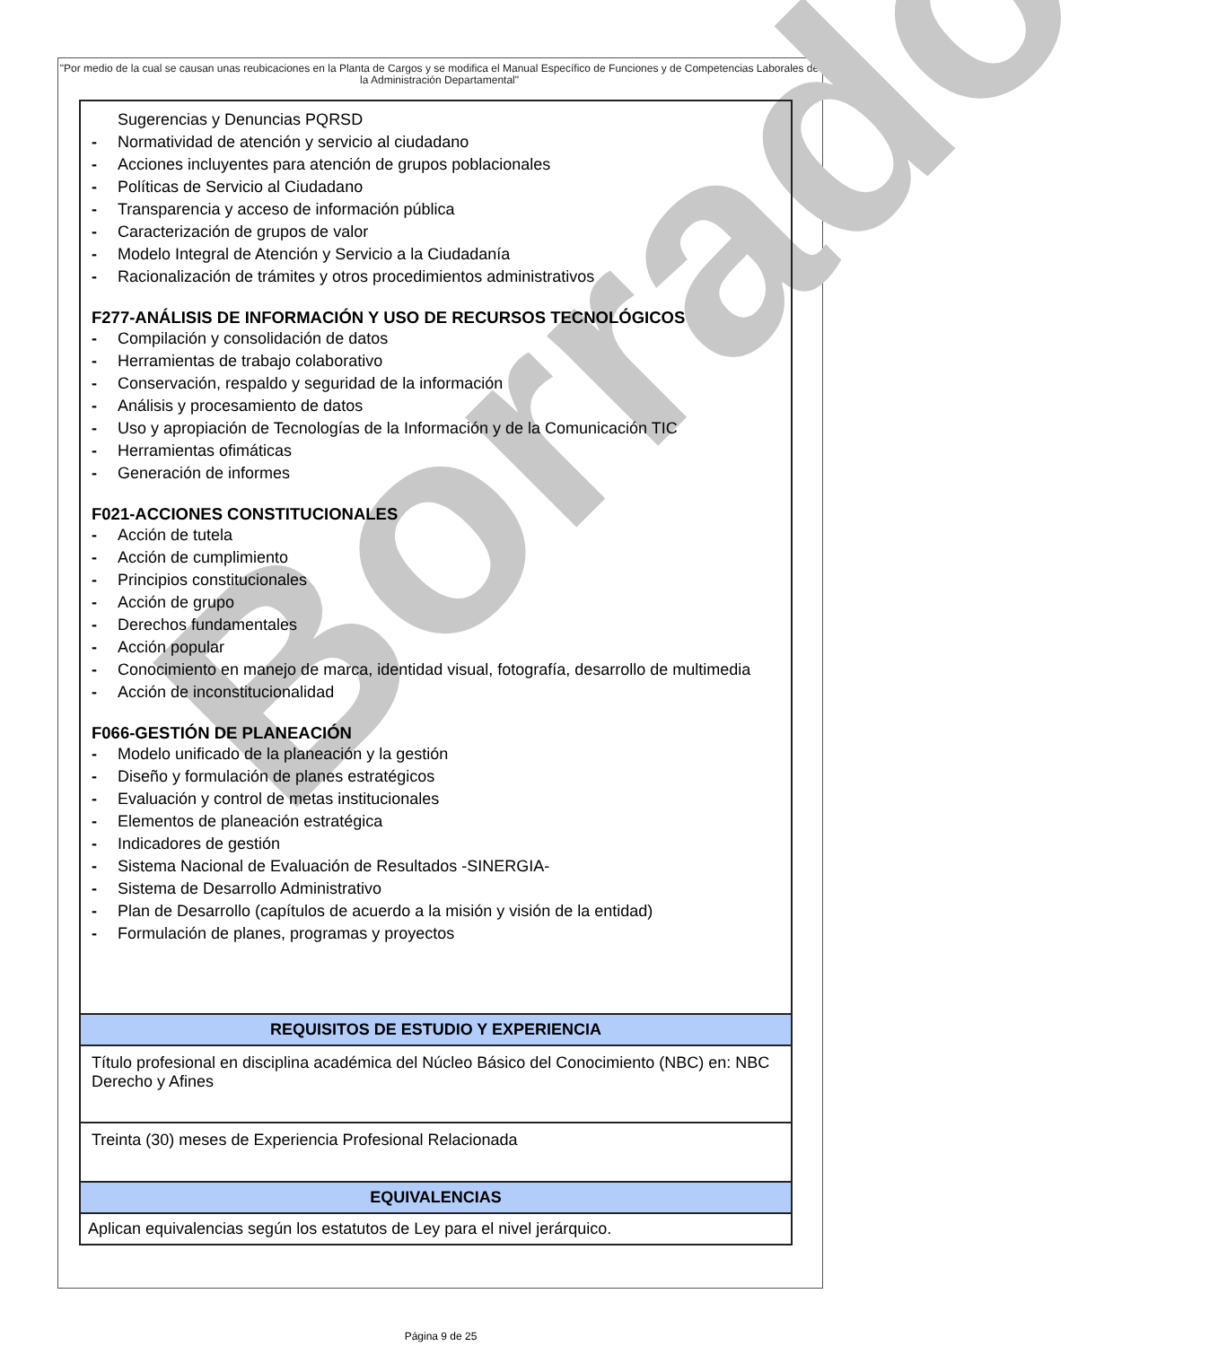"Por medio de la cual se causan unas reubicaciones en la Planta de Cargos y se modifica el Manual Específico de Funciones y de Competencias Laborales de la Administración Departamental"
Borrador
| Sugerencias y Denuncias PQRSD - Normatividad de atención y servicio al ciudadano - Acciones incluyentes para atención de grupos poblacionales - Políticas de Servicio al Ciudadano - Transparencia y acceso de información pública - Caracterización de grupos de valor - Modelo Integral de Atención y Servicio a la Ciudadanía - Racionalización de trámites y otros procedimientos administrativos F277-ANÁLISIS DE INFORMACIÓN Y USO DE RECURSOS TECNOLÓGICOS - Compilación y consolidación de datos - Herramientas de trabajo colaborativo - Conservación, respaldo y seguridad de la información - Análisis y procesamiento de datos - Uso y apropiación de Tecnologías de la Información y de la Comunicación TIC - Herramientas ofimáticas - Generación de informes F021-ACCIONES CONSTITUCIONALES - Acción de tutela - Acción de cumplimiento - Principios constitucionales - Acción de grupo - Derechos fundamentales - Acción popular - Conocimiento en manejo de marca, identidad visual, fotografía, desarrollo de multimedia - Acción de inconstitucionalidad F066-GESTIÓN DE PLANEACIÓN - Modelo unificado de la planeación y la gestión - Diseño y formulación de planes estratégicos - Evaluación y control de metas institucionales - Elementos de planeación estratégica - Indicadores de gestión - Sistema Nacional de Evaluación de Resultados -SINERGIA- - Sistema de Desarrollo Administrativo - Plan de Desarrollo (capítulos de acuerdo a la misión y visión de la entidad) - Formulación de planes, programas y proyectos |
| REQUISITOS DE ESTUDIO Y EXPERIENCIA |
| Título profesional en disciplina académica del Núcleo Básico del Conocimiento (NBC) en: NBC Derecho y Afines |
| Treinta (30) meses de Experiencia Profesional Relacionada |
| EQUIVALENCIAS |
| Aplican equivalencias según los estatutos de Ley para el nivel jerárquico. |
Página 9 de 25